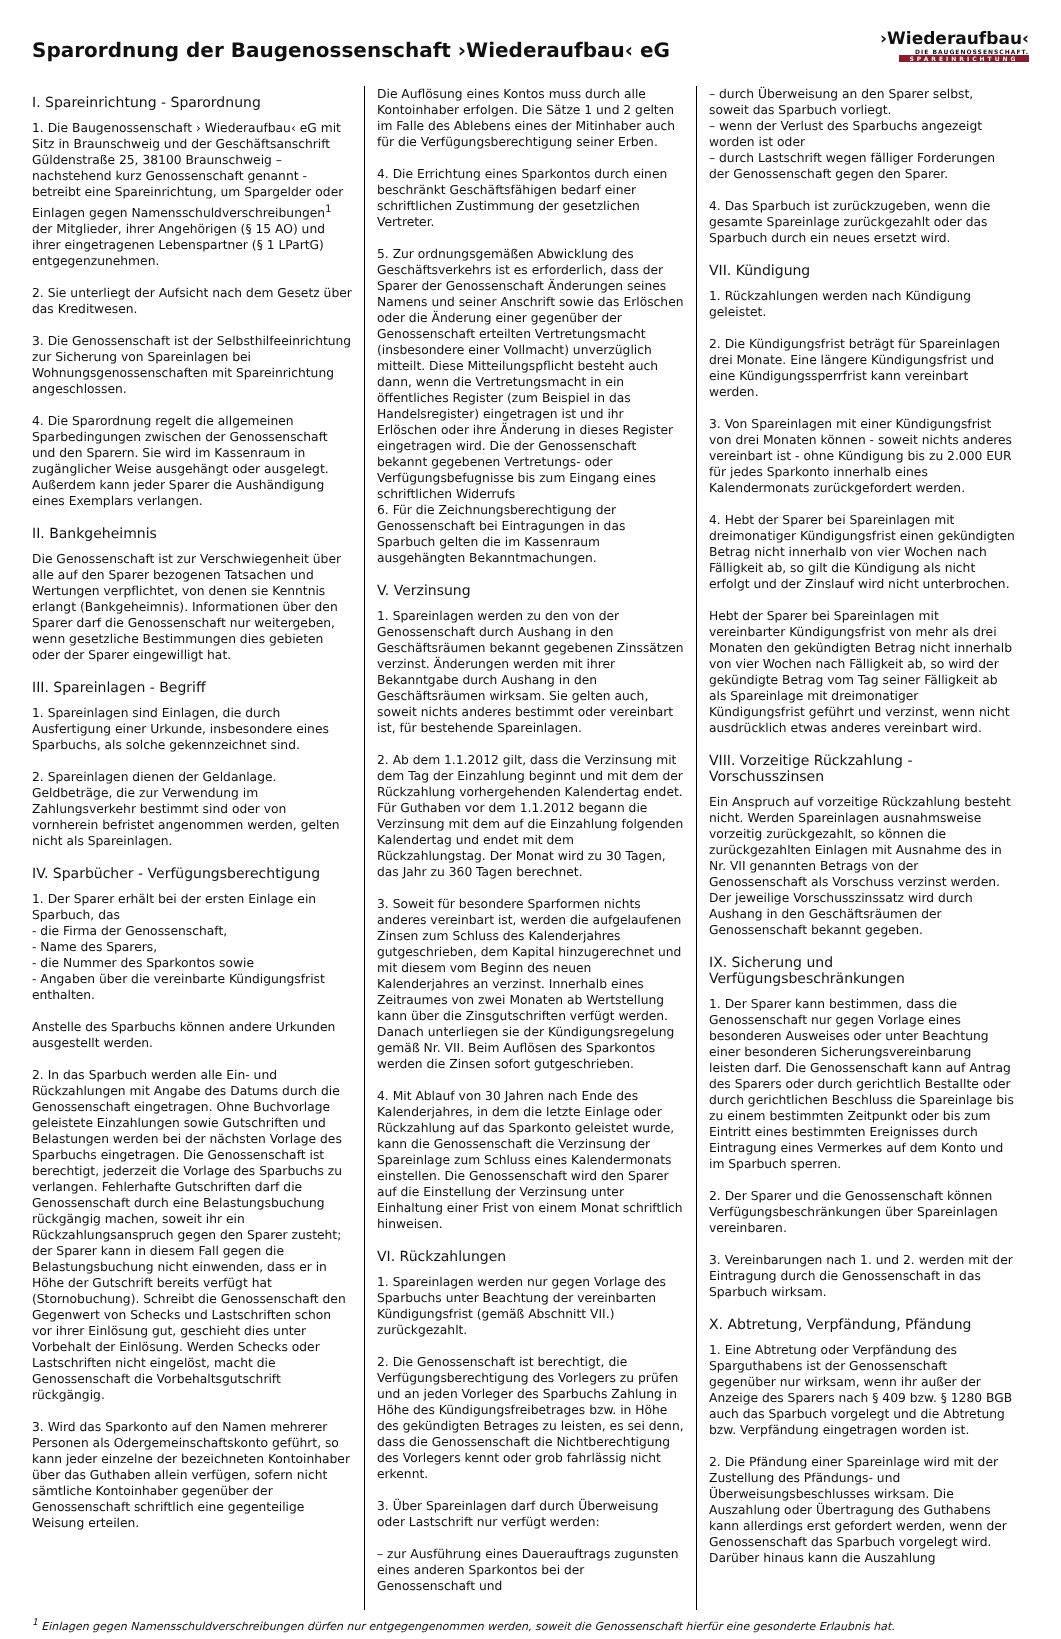Sparordnung der Baugenossenschaft ›Wiederaufbau‹ eG
›Wiederaufbau‹
DIE BAUGENOSSENSCHAFT.
SPAREINRICHTUNG
I. Spareinrichtung - Sparordnung
1. Die Baugenossenschaft › Wiederaufbau‹ eG mit Sitz in Braunschweig und der Geschäftsanschrift Güldenstraße 25, 38100 Braunschweig – nachstehend kurz Genossenschaft genannt - betreibt eine Spareinrichtung, um Spargelder oder Einlagen gegen Namensschuldverschreibungen<sup>1</sup> der Mitglieder, ihrer Angehörigen (§ 15 AO) und ihrer eingetragenen Lebenspartner (§ 1 LPartG) entgegenzunehmen.
2. Sie unterliegt der Aufsicht nach dem Gesetz über das Kreditwesen.
3. Die Genossenschaft ist der Selbsthilfeeinrichtung zur Sicherung von Spareinlagen bei Wohnungsgenossenschaften mit Spareinrichtung angeschlossen.
4. Die Sparordnung regelt die allgemeinen Sparbedingungen zwischen der Genossenschaft und den Sparern. Sie wird im Kassenraum in zugänglicher Weise ausgehängt oder ausgelegt. Außerdem kann jeder Sparer die Aushändigung eines Exemplars verlangen.
II. Bankgeheimnis
Die Genossenschaft ist zur Verschwiegenheit über alle auf den Sparer bezogenen Tatsachen und Wertungen verpflichtet, von denen sie Kenntnis erlangt (Bankgeheimnis). Informationen über den Sparer darf die Genossenschaft nur weitergeben, wenn gesetzliche Bestimmungen dies gebieten oder der Sparer eingewilligt hat.
III. Spareinlagen - Begriff
1. Spareinlagen sind Einlagen, die durch Ausfertigung einer Urkunde, insbesondere eines Sparbuchs, als solche gekennzeichnet sind.
2. Spareinlagen dienen der Geldanlage. Geldbeträge, die zur Verwendung im Zahlungsverkehr bestimmt sind oder von vornherein befristet angenommen werden, gelten nicht als Spareinlagen.
IV. Sparbücher - Verfügungsberechtigung
1. Der Sparer erhält bei der ersten Einlage ein Sparbuch, das
- die Firma der Genossenschaft,
- Name des Sparers,
- die Nummer des Sparkontos sowie
- Angaben über die vereinbarte Kündigungsfrist enthalten.
Anstelle des Sparbuchs können andere Urkunden ausgestellt werden.
2. In das Sparbuch werden alle Ein- und Rückzahlungen mit Angabe des Datums durch die Genossenschaft eingetragen. Ohne Buchvorlage geleistete Einzahlungen sowie Gutschriften und Belastungen werden bei der nächsten Vorlage des Sparbuchs eingetragen. Die Genossenschaft ist berechtigt, jederzeit die Vorlage des Sparbuchs zu verlangen. Fehlerhafte Gutschriften darf die Genossenschaft durch eine Belastungsbuchung rückgängig machen, soweit ihr ein Rückzahlungsanspruch gegen den Sparer zusteht; der Sparer kann in diesem Fall gegen die Belastungsbuchung nicht einwenden, dass er in Höhe der Gutschrift bereits verfügt hat (Stornobuchung). Schreibt die Genossenschaft den Gegenwert von Schecks und Lastschriften schon vor ihrer Einlösung gut, geschieht dies unter Vorbehalt der Einlösung. Werden Schecks oder Lastschriften nicht eingelöst, macht die Genossenschaft die Vorbehaltsgutschrift rückgängig.
3. Wird das Sparkonto auf den Namen mehrerer Personen als Odergemeinschaftskonto geführt, so kann jeder einzelne der bezeichneten Kontoinhaber über das Guthaben allein verfügen, sofern nicht sämtliche Kontoinhaber gegenüber der Genossenschaft schriftlich eine gegenteilige Weisung erteilen.
Die Auflösung eines Kontos muss durch alle Kontoinhaber erfolgen. Die Sätze 1 und 2 gelten im Falle des Ablebens eines der Mitinhaber auch für die Verfügungsberechtigung seiner Erben.
4. Die Errichtung eines Sparkontos durch einen beschränkt Geschäftsfähigen bedarf einer schriftlichen Zustimmung der gesetzlichen Vertreter.
5. Zur ordnungsgemäßen Abwicklung des Geschäftsverkehrs ist es erforderlich, dass der Sparer der Genossenschaft Änderungen seines Namens und seiner Anschrift sowie das Erlöschen oder die Änderung einer gegenüber der Genossenschaft erteilten Vertretungsmacht (insbesondere einer Vollmacht) unverzüglich mitteilt. Diese Mitteilungspflicht besteht auch dann, wenn die Vertretungsmacht in ein öffentliches Register (zum Beispiel in das Handelsregister) eingetragen ist und ihr Erlöschen oder ihre Änderung in dieses Register eingetragen wird. Die der Genossenschaft bekannt gegebenen Vertretungs- oder Verfügungsbefugnisse bis zum Eingang eines schriftlichen Widerrufs
6. Für die Zeichnungsberechtigung der Genossenschaft bei Eintragungen in das Sparbuch gelten die im Kassenraum ausgehängten Bekanntmachungen.
V. Verzinsung
1. Spareinlagen werden zu den von der Genossenschaft durch Aushang in den Geschäftsräumen bekannt gegebenen Zinssätzen verzinst. Änderungen werden mit ihrer Bekanntgabe durch Aushang in den Geschäftsräumen wirksam. Sie gelten auch, soweit nichts anderes bestimmt oder vereinbart ist, für bestehende Spareinlagen.
2. Ab dem 1.1.2012 gilt, dass die Verzinsung mit dem Tag der Einzahlung beginnt und mit dem der Rückzahlung vorhergehenden Kalendertag endet. Für Guthaben vor dem 1.1.2012 begann die Verzinsung mit dem auf die Einzahlung folgenden Kalendertag und endet mit dem Rückzahlungstag. Der Monat wird zu 30 Tagen, das Jahr zu 360 Tagen berechnet.
3. Soweit für besondere Sparformen nichts anderes vereinbart ist, werden die aufgelaufenen Zinsen zum Schluss des Kalenderjahres gutgeschrieben, dem Kapital hinzugerechnet und mit diesem vom Beginn des neuen Kalenderjahres an verzinst. Innerhalb eines Zeitraumes von zwei Monaten ab Wertstellung kann über die Zinsgutschriften verfügt werden. Danach unterliegen sie der Kündigungsregelung gemäß Nr. VII. Beim Auflösen des Sparkontos werden die Zinsen sofort gutgeschrieben.
4. Mit Ablauf von 30 Jahren nach Ende des Kalenderjahres, in dem die letzte Einlage oder Rückzahlung auf das Sparkonto geleistet wurde, kann die Genossenschaft die Verzinsung der Spareinlage zum Schluss eines Kalendermonats einstellen. Die Genossenschaft wird den Sparer auf die Einstellung der Verzinsung unter Einhaltung einer Frist von einem Monat schriftlich hinweisen.
VI. Rückzahlungen
1. Spareinlagen werden nur gegen Vorlage des Sparbuchs unter Beachtung der vereinbarten Kündigungsfrist (gemäß Abschnitt VII.) zurückgezahlt.
2. Die Genossenschaft ist berechtigt, die Verfügungsberechtigung des Vorlegers zu prüfen und an jeden Vorleger des Sparbuchs Zahlung in Höhe des Kündigungsfreibetrages bzw. in Höhe des gekündigten Betrages zu leisten, es sei denn, dass die Genossenschaft die Nichtberechtigung des Vorlegers kennt oder grob fahrlässig nicht erkennt.
3. Über Spareinlagen darf durch Überweisung oder Lastschrift nur verfügt werden:
– zur Ausführung eines Dauerauftrags zugunsten eines anderen Sparkontos bei der Genossenschaft und
– durch Überweisung an den Sparer selbst, soweit das Sparbuch vorliegt.
– wenn der Verlust des Sparbuchs angezeigt worden ist oder
– durch Lastschrift wegen fälliger Forderungen der Genossenschaft gegen den Sparer.
4. Das Sparbuch ist zurückzugeben, wenn die gesamte Spareinlage zurückgezahlt oder das Sparbuch durch ein neues ersetzt wird.
VII. Kündigung
1. Rückzahlungen werden nach Kündigung geleistet.
2. Die Kündigungsfrist beträgt für Spareinlagen drei Monate. Eine längere Kündigungsfrist und eine Kündigungssperrfrist kann vereinbart werden.
3. Von Spareinlagen mit einer Kündigungsfrist von drei Monaten können - soweit nichts anderes vereinbart ist - ohne Kündigung bis zu 2.000 EUR für jedes Sparkonto innerhalb eines Kalendermonats zurückgefordert werden.
4. Hebt der Sparer bei Spareinlagen mit dreimonatiger Kündigungsfrist einen gekündigten Betrag nicht innerhalb von vier Wochen nach Fälligkeit ab, so gilt die Kündigung als nicht erfolgt und der Zinslauf wird nicht unterbrochen.
Hebt der Sparer bei Spareinlagen mit vereinbarter Kündigungsfrist von mehr als drei Monaten den gekündigten Betrag nicht innerhalb von vier Wochen nach Fälligkeit ab, so wird der gekündigte Betrag vom Tag seiner Fälligkeit ab als Spareinlage mit dreimonatiger Kündigungsfrist geführt und verzinst, wenn nicht ausdrücklich etwas anderes vereinbart wird.
VIII. Vorzeitige Rückzahlung - Vorschusszinsen
Ein Anspruch auf vorzeitige Rückzahlung besteht nicht. Werden Spareinlagen ausnahmsweise vorzeitig zurückgezahlt, so können die zurückgezahlten Einlagen mit Ausnahme des in Nr. VII genannten Betrags von der Genossenschaft als Vorschuss verzinst werden. Der jeweilige Vorschusszinssatz wird durch Aushang in den Geschäftsräumen der Genossenschaft bekannt gegeben.
IX. Sicherung und Verfügungsbeschränkungen
1. Der Sparer kann bestimmen, dass die Genossenschaft nur gegen Vorlage eines besonderen Ausweises oder unter Beachtung einer besonderen Sicherungsvereinbarung leisten darf. Die Genossenschaft kann auf Antrag des Sparers oder durch gerichtlich Bestallte oder durch gerichtlichen Beschluss die Spareinlage bis zu einem bestimmten Zeitpunkt oder bis zum Eintritt eines bestimmten Ereignisses durch Eintragung eines Vermerkes auf dem Konto und im Sparbuch sperren.
2. Der Sparer und die Genossenschaft können Verfügungsbeschränkungen über Spareinlagen vereinbaren.
3. Vereinbarungen nach 1. und 2. werden mit der Eintragung durch die Genossenschaft in das Sparbuch wirksam.
X. Abtretung, Verpfändung, Pfändung
1. Eine Abtretung oder Verpfändung des Sparguthabens ist der Genossenschaft gegenüber nur wirksam, wenn ihr außer der Anzeige des Sparers nach § 409 bzw. § 1280 BGB auch das Sparbuch vorgelegt und die Abtretung bzw. Verpfändung eingetragen worden ist.
2. Die Pfändung einer Spareinlage wird mit der Zustellung des Pfändungs- und Überweisungsbeschlusses wirksam. Die Auszahlung oder Übertragung des Guthabens kann allerdings erst gefordert werden, wenn der Genossenschaft das Sparbuch vorgelegt wird. Darüber hinaus kann die Auszahlung
<sup>1</sup> Einlagen gegen Namensschuldverschreibungen dürfen nur entgegengenommen werden, soweit die Genossenschaft hierfür eine gesonderte Erlaubnis hat.